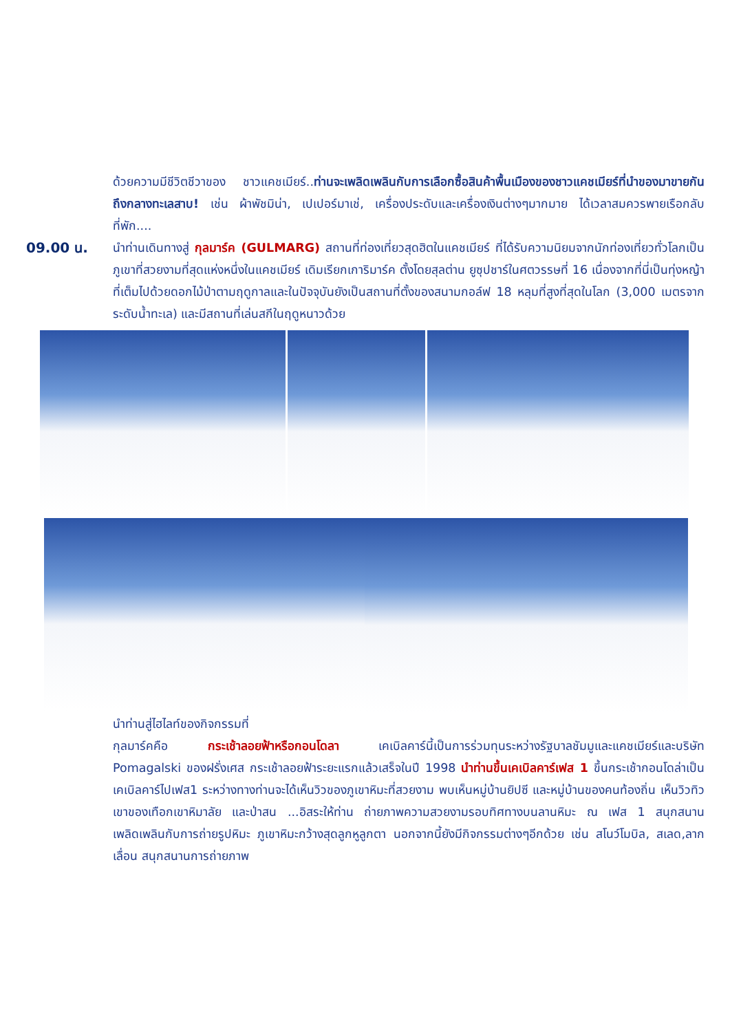ด้วยความมีชีวิตชีวาของ ชาวแคชเมียร์..ท่านจะเพลิดเพลินกับการเลือกซื้อสินค้าพื้นเมืองของชาวแคชเมียร์ที่นำของมาขายกันถึงกลางทะเลสาบ! เช่น ผ้าพัชมิน่า, เปเปอร์มาเช่, เครื่องประดับและเครื่องเงินต่างๆมากมาย ได้เวลาสมควรพายเรือกลับที่พัก....
09.00 น. นำท่านเดินทางสู่ กุลมาร์ค (GULMARG) สถานที่ท่องเที่ยวสุดฮิตในแคชเมียร์ ที่ได้รับความนิยมจากนักท่องเที่ยวทั่วโลกเป็นภูเขาที่สวยงามที่สุดแห่งหนึ่งในแคชเมียร์ เดิมเรียกเการิมาร์ค ตั้งโดยสุลต่าน ยูซุปชาร์ในศตวรรษที่ 16 เนื่องจากที่นี่เป็นทุ่งหญ้าที่เต็มไปด้วยดอกไม้ป่าตามฤดูกาลและในปัจจุบันยังเป็นสถานที่ตั้งของสนามกอล์ฟ 18 หลุมที่สูงที่สุดในโลก (3,000 เมตรจากระดับน้ำทะเล) และมีสถานที่เล่นสกีในฤดูหนาวด้วย
นำท่านสู่ไฮไลท์ของกิจกรรมที่
กุลมาร์คคือ กระเช้าลอยฟ้าหรือกอนโดลา เคเบิลคาร์นี้เป็นการร่วมทุนระหว่างรัฐบาลชัมมูและแคชเมียร์และบริษัท Pomagalski ของฝรั่งเศส กระเช้าลอยฟ้าระยะแรกแล้วเสร็จในปี 1998 นำท่านขึ้นเคเบิลคาร์เฟส 1 ขึ้นกระเช้ากอนโดล่าเป็นเคเบิลคาร์ไปเฟส1 ระหว่างทางท่านจะได้เห็นวิวของภูเขาหิมะที่สวยงาม พบเห็นหมู่บ้านยิปซี และหมู่บ้านของคนท้องถิ่น เห็นวิวทิวเขาของเทือกเขาหิมาลัย และป่าสน ...อิสระให้ท่าน ถ่ายภาพความสวยงามรอบทิศทางบนลานหิมะ ณ เฟส 1 สนุกสนานเพลิดเพลินกับการถ่ายรูปหิมะ ภูเขาหิมะกว้างสุดลูกหูลูกตา นอกจากนี้ยังมีกิจกรรมต่างๆอีกด้วย เช่น สโนว์โมบิล, สเลด,ลากเลื่อน สนุกสนานการถ่ายภาพ